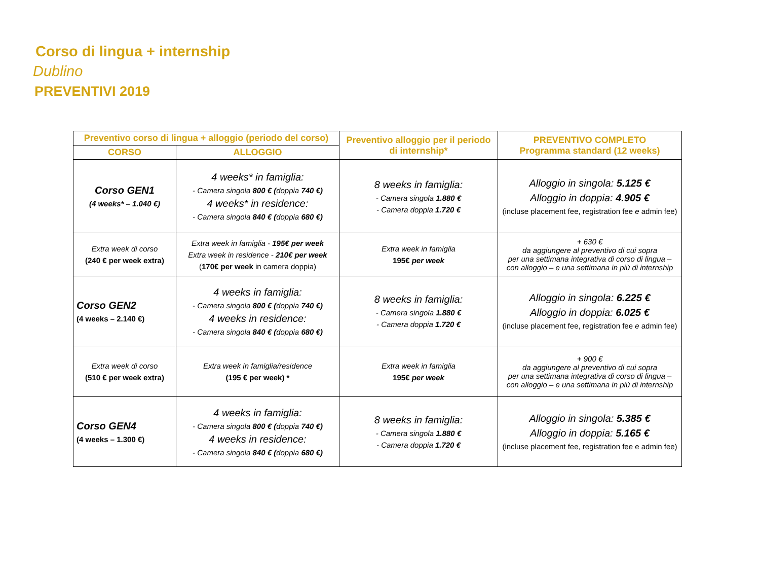Corso di lingua + internship
Dublino
PREVENTIVI 2019
| Preventivo corso di lingua + alloggio (periodo del corso) | | Preventivo alloggio per il periodo di internship* | PREVENTIVO COMPLETO Programma standard (12 weeks) |
| --- | --- | --- | --- |
| CORSO | ALLOGGIO | | |
| Corso GEN1 (4 weeks* – 1.040 €) | 4 weeks* in famiglia: - Camera singola 800 € ( doppia 740 €) 4 weeks* in residence: - Camera singola 840 € ( doppia 680 €) | 8 weeks in famiglia: - Camera singola 1.880 € - Camera doppia 1.720 € | Alloggio in singola: 5.125 € Alloggio in doppia: 4.905 € (incluse placement fee, registration fee e admin fee) |
| Extra week di corso (240 € per week extra) | Extra week in famiglia - 195€ per week Extra week in residence - 210€ per week ( 170€ per week in camera doppia) | Extra week in famiglia 195€ per week | + 630 € da aggiungere al preventivo di cui sopra per una settimana integrativa di corso di lingua – con alloggio – e una settimana in più di internship |
| Corso GEN2 (4 weeks – 2.140 €) | 4 weeks in famiglia: - Camera singola 800 € ( doppia 740 €) 4 weeks in residence: - Camera singola 840 € ( doppia 680 €) | 8 weeks in famiglia: - Camera singola 1.880 € - Camera doppia 1.720 € | Alloggio in singola: 6.225 € Alloggio in doppia: 6.025 € (incluse placement fee, registration fee e admin fee) |
| Extra week di corso (510 € per week extra) | Extra week in famiglia/residence (195 € per week) * | Extra week in famiglia 195€ per week | + 900 € da aggiungere al preventivo di cui sopra per una settimana integrativa di corso di lingua – con alloggio – e una settimana in più di internship |
| Corso GEN4 (4 weeks – 1.300 €) | 4 weeks in famiglia: - Camera singola 800 € ( doppia 740 €) 4 weeks in residence: - Camera singola 840 € ( doppia 680 €) | 8 weeks in famiglia: - Camera singola 1.880 € - Camera doppia 1.720 € | Alloggio in singola: 5.385 € Alloggio in doppia: 5.165 € (incluse placement fee, registration fee e admin fee) |